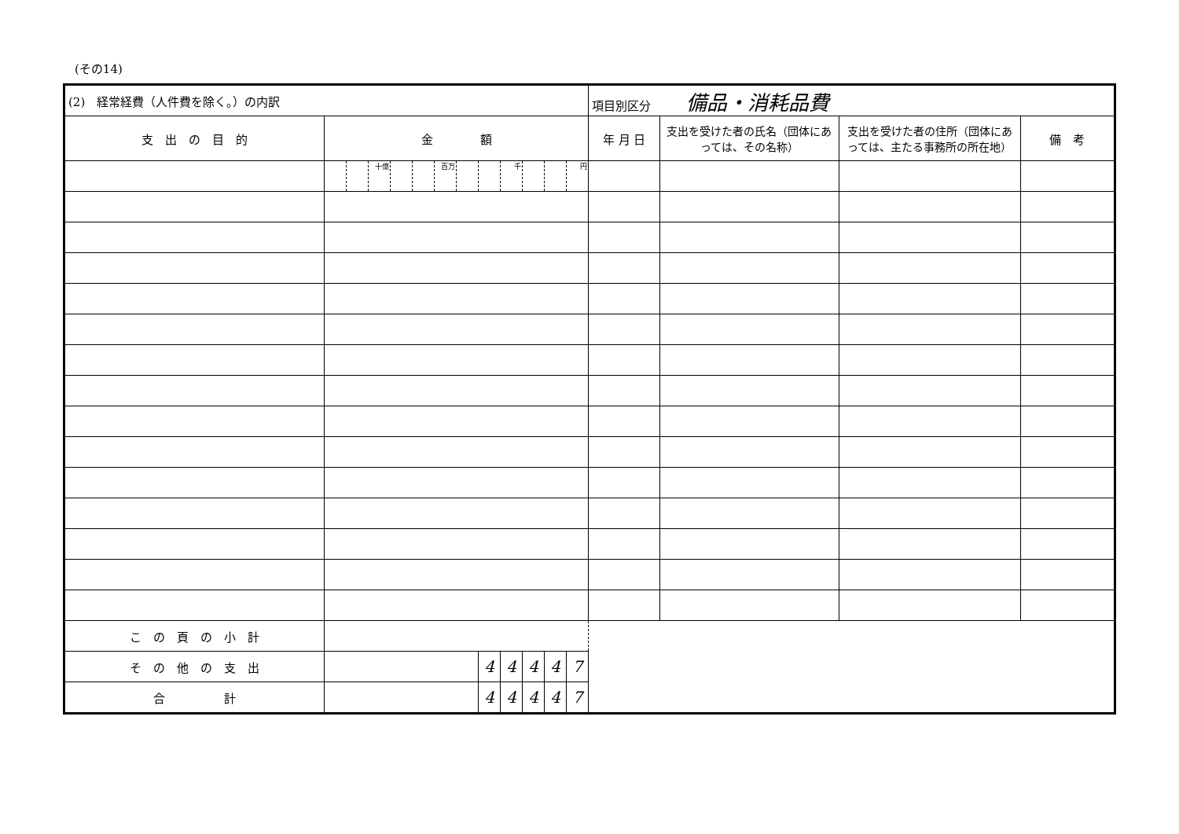(その14)
| (2) 経常経費（人件費を除く。）の内訳 | | | | | | | | | | | | | 項目別区分 備品・消耗品費 | | | |
| 支 出 の 目 的 | 金 額 | | | | | | | | | | | | 年 月 日 | 支出を受けた者の氏名（団体にあっては、その名称） | 支出を受けた者の住所（団体にあっては、主たる事務所の所在地） | 備 考 |
| | | | 十億 | | | 百万 | | | 千 | | | 円 | | | | |
| こ の 頁 の 小 計 | | | | | | | | | | | | | | | | |
| そ の 他 の 支 出 | | | | | | | | 4 | 4 | 4 | 4 | 7 | | | | |
| 合 計 | | | | | | | | 4 | 4 | 4 | 4 | 7 | | | | |